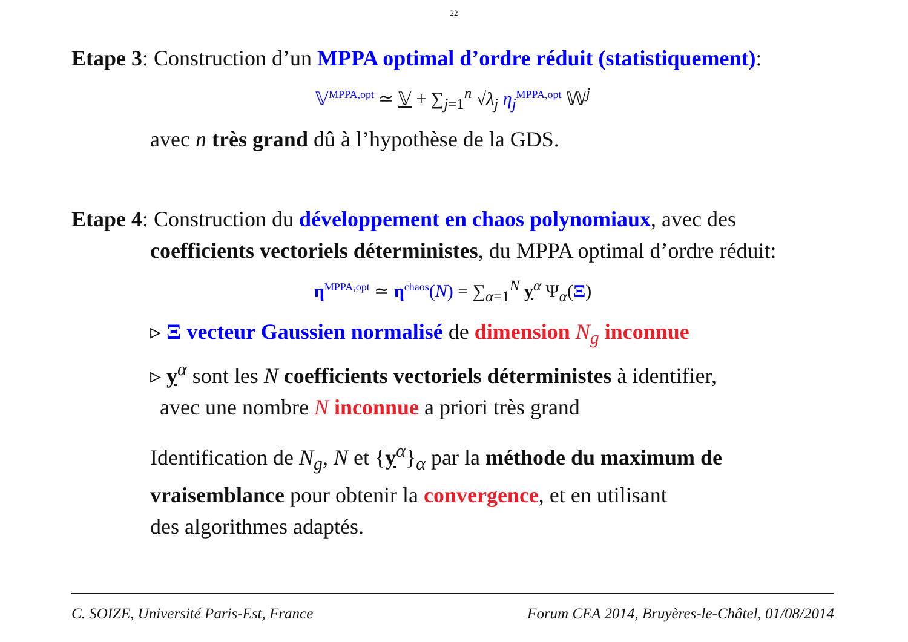22
Etape 3: Construction d’un MPPA optimal d’ordre réduit (statistiquement):
𝕍<sup>MPPA,opt</sup> ≃ 𝕍 + ∑<sub>j=1</sub><sup>n</sup> √λ<sub>j</sub> η<sub>j</sub><sup>MPPA,opt</sup> 𝕎<sup>j</sup>
avec n très grand dû à l’hypothèse de la GDS.
Etape 4: Construction du développement en chaos polynomiaux, avec des
coefficients vectoriels déterministes, du MPPA optimal d’ordre réduit:
η<sup>MPPA,opt</sup> ≃ η<sup>chaos</sup>(N) = ∑<sub>α=1</sub><sup>N</sup> y<sup>α</sup> Ψ<sub>α</sub>(Ξ)
▹ Ξ vecteur Gaussien normalisé de dimension N<sub>g</sub> inconnue
▹ y<sup>α</sup> sont les N coefficients vectoriels déterministes à identifier,
avec une nombre N inconnue a priori très grand
Identification de N<sub>g</sub>, N et {y<sup>α</sup>}<sub>α</sub> par la méthode du maximum de vraisemblance pour obtenir la convergence, et en utilisant
des algorithmes adaptés.
C. SOIZE, Université Paris-Est, France Forum CEA 2014, Bruyères-le-Châtel, 01/08/2014